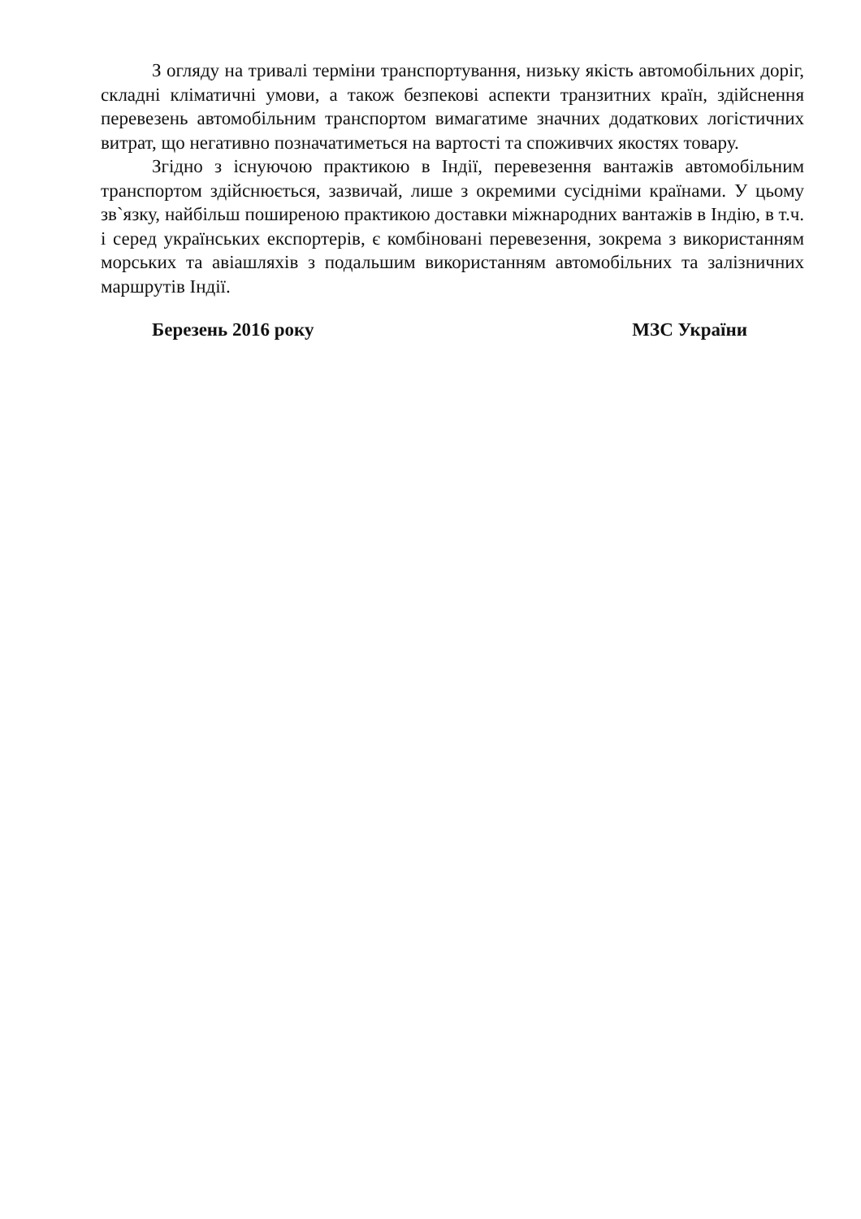З огляду на тривалі терміни транспортування, низьку якість автомобільних доріг, складні кліматичні умови, а також безпекові аспекти транзитних країн, здійснення перевезень автомобільним транспортом вимагатиме значних додаткових логістичних витрат, що негативно позначатиметься на вартості та споживчих якостях товару.
Згідно з існуючою практикою в Індії, перевезення вантажів автомобільним транспортом здійснюється, зазвичай, лише з окремими сусідніми країнами. У цьому зв`язку, найбільш поширеною практикою доставки міжнародних вантажів в Індію, в т.ч. і серед українських експортерів, є комбіновані перевезення, зокрема з використанням морських та авіашляхів з подальшим використанням автомобільних та залізничних маршрутів Індії.
Березень 2016 року МЗС України